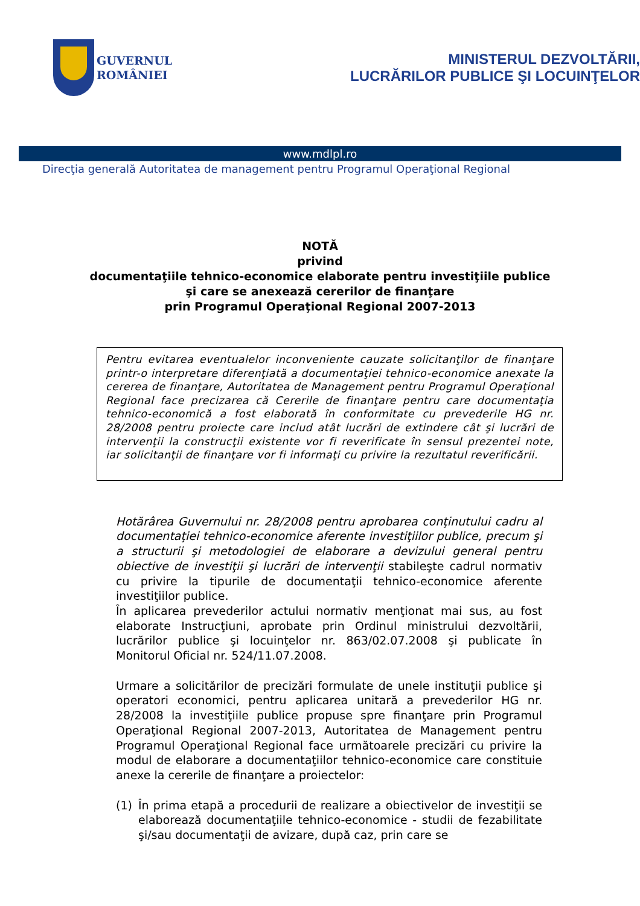GUVERNUL
ROMÂNIEI
MINISTERUL DEZVOLTĂRII,
LUCRĂRILOR PUBLICE ŞI LOCUINŢELOR
www.mdlpl.ro
Direcţia generală Autoritatea de management pentru Programul Operaţional Regional
NOTĂ
privind
documentaţiile tehnico-economice elaborate pentru investiţiile publice
şi care se anexează cererilor de finanţare
prin Programul Operaţional Regional 2007-2013
Pentru evitarea eventualelor inconveniente cauzate solicitanţilor de finanţare printr-o interpretare diferenţiată a documentaţiei tehnico-economice anexate la cererea de finanţare, Autoritatea de Management pentru Programul Operaţional Regional face precizarea că Cererile de finanţare pentru care documentaţia tehnico-economică a fost elaborată în conformitate cu prevederile HG nr. 28/2008 pentru proiecte care includ atât lucrări de extindere cât şi lucrări de intervenţii la construcţii existente vor fi reverificate în sensul prezentei note, iar solicitanţii de finanţare vor fi informaţi cu privire la rezultatul reverificării.
Hotărârea Guvernului nr. 28/2008 pentru aprobarea conţinutului cadru al documentaţiei tehnico-economice aferente investiţiilor publice, precum şi a structurii şi metodologiei de elaborare a devizului general pentru obiective de investiţii şi lucrări de intervenţii stabileşte cadrul normativ cu privire la tipurile de documentaţii tehnico-economice aferente investiţiilor publice.
În aplicarea prevederilor actului normativ menţionat mai sus, au fost elaborate Instrucţiuni, aprobate prin Ordinul ministrului dezvoltării, lucrărilor publice şi locuinţelor nr. 863/02.07.2008 şi publicate în Monitorul Oficial nr. 524/11.07.2008.
Urmare a solicitărilor de precizări formulate de unele instituţii publice şi operatori economici, pentru aplicarea unitară a prevederilor HG nr. 28/2008 la investiţiile publice propuse spre finanţare prin Programul Operaţional Regional 2007-2013, Autoritatea de Management pentru Programul Operaţional Regional face următoarele precizări cu privire la modul de elaborare a documentaţiilor tehnico-economice care constituie anexe la cererile de finanţare a proiectelor:
(1) În prima etapă a procedurii de realizare a obiectivelor de investiţii se elaborează documentaţiile tehnico-economice - studii de fezabilitate şi/sau documentaţii de avizare, după caz, prin care se